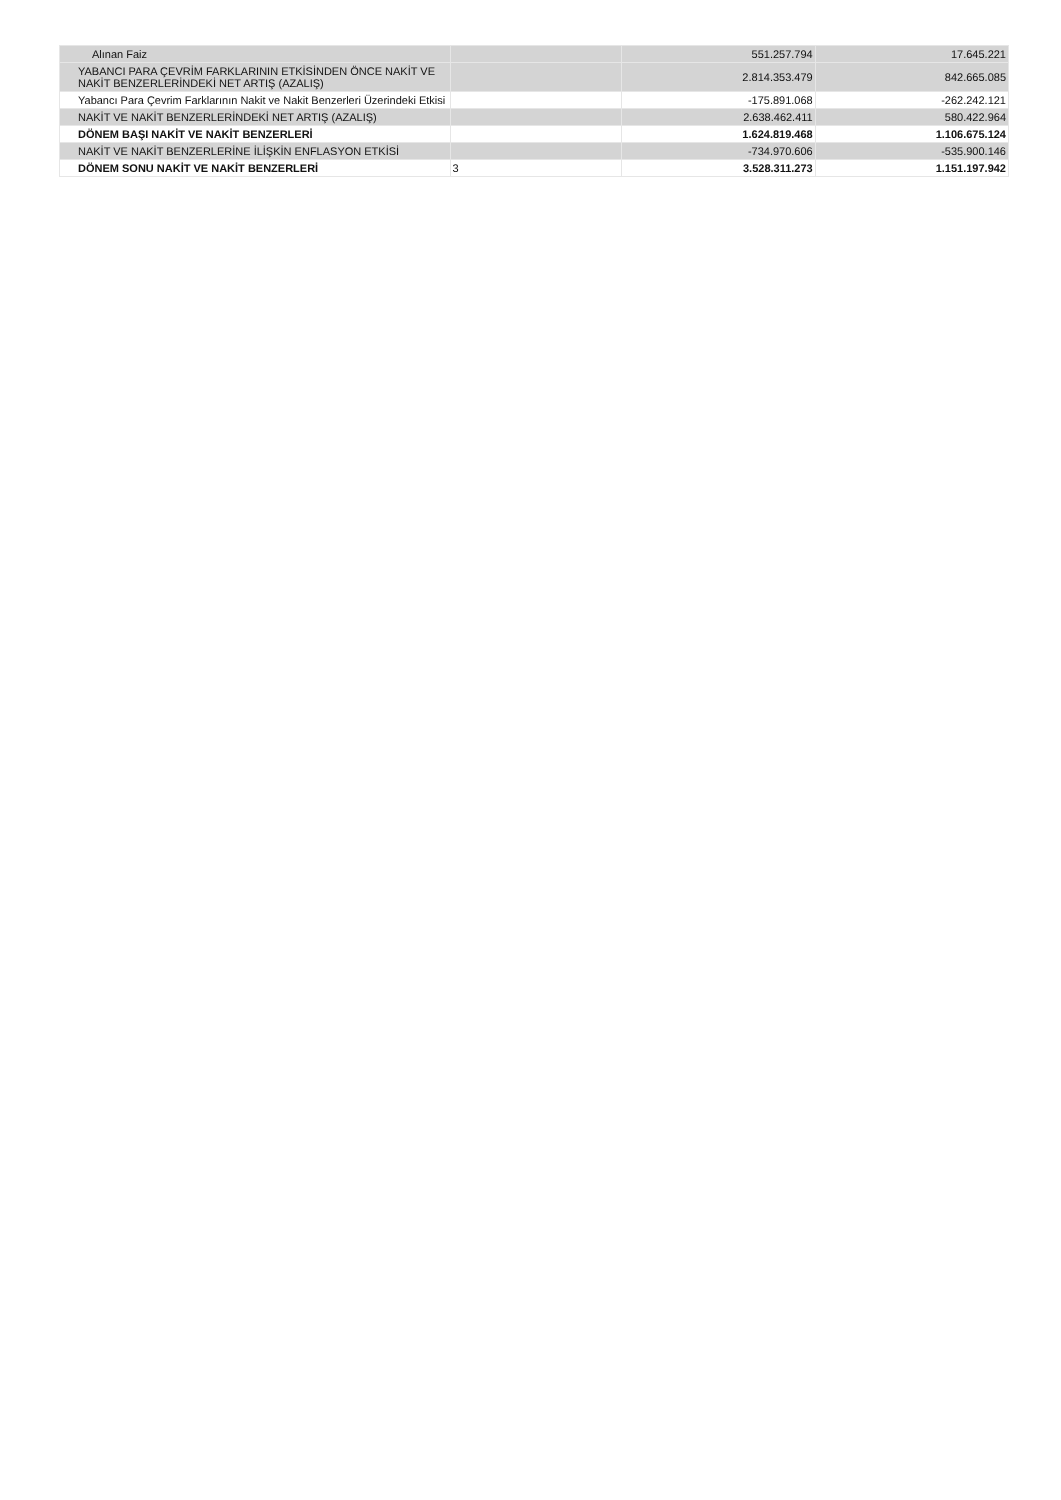| Alınan Faiz | | 551.257.794 | 17.645.221 |
| YABANCI PARA ÇEVRİM FARKLARININ ETKİSİNDEN ÖNCE NAKİT VE NAKİT BENZERLERİNDEKİ NET ARTIŞ (AZALIŞ) | | 2.814.353.479 | 842.665.085 |
| Yabancı Para Çevrim Farklarının Nakit ve Nakit Benzerleri Üzerindeki Etkisi | | -175.891.068 | -262.242.121 |
| NAKİT VE NAKİT BENZERLERİNDEKİ NET ARTIŞ (AZALIŞ) | | 2.638.462.411 | 580.422.964 |
| DÖNEM BAŞI NAKİT VE NAKİT BENZERLERİ | | 1.624.819.468 | 1.106.675.124 |
| NAKİT VE NAKİT BENZERLERİNE İLİŞKİN ENFLASYON ETKİSİ | | -734.970.606 | -535.900.146 |
| DÖNEM SONU NAKİT VE NAKİT BENZERLERİ | 3 | 3.528.311.273 | 1.151.197.942 |